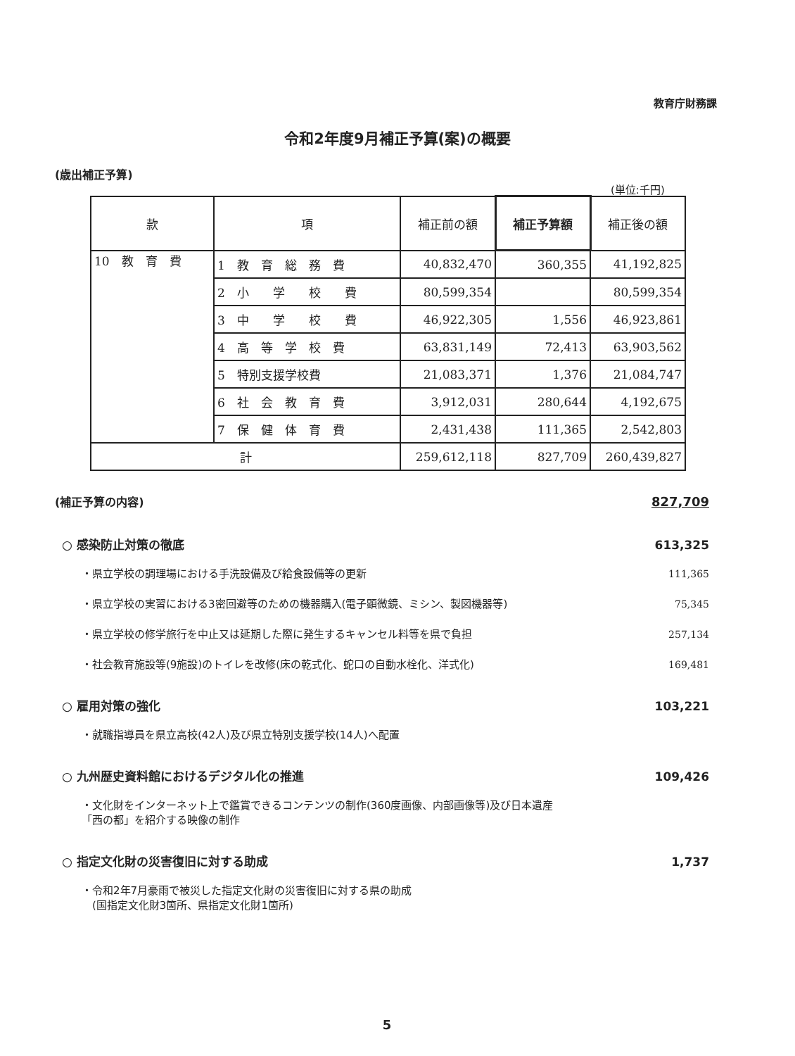教育庁財務課
令和2年度9月補正予算(案)の概要
(歳出補正予算)
(単位:千円)
| 款 | 項 | 補正前の額 | 補正予算額 | 補正後の額 |
| --- | --- | --- | --- | --- |
| 10 教 育 費 | 1 教 育 総 務 費 | 40,832,470 | 360,355 | 41,192,825 |
| | 2 小 学 校 費 | 80,599,354 | | 80,599,354 |
| | 3 中 学 校 費 | 46,922,305 | 1,556 | 46,923,861 |
| | 4 高 等 学 校 費 | 63,831,149 | 72,413 | 63,903,562 |
| | 5 特別支援学校費 | 21,083,371 | 1,376 | 21,084,747 |
| | 6 社 会 教 育 費 | 3,912,031 | 280,644 | 4,192,675 |
| | 7 保 健 体 育 費 | 2,431,438 | 111,365 | 2,542,803 |
| 計 | | 259,612,118 | 827,709 | 260,439,827 |
(補正予算の内容) 827,709
○ 感染防止対策の徹底 613,325
・県立学校の調理場における手洗設備及び給食設備等の更新 111,365
・県立学校の実習における3密回避等のための機器購入(電子顕微鏡、ミシン、製図機器等) 75,345
・県立学校の修学旅行を中止又は延期した際に発生するキャンセル料等を県で負担 257,134
・社会教育施設等(9施設)のトイレを改修(床の乾式化、蛇口の自動水栓化、洋式化) 169,481
○ 雇用対策の強化 103,221
・就職指導員を県立高校(42人)及び県立特別支援学校(14人)へ配置
○ 九州歴史資料館におけるデジタル化の推進 109,426
・文化財をインターネット上で鑑賞できるコンテンツの制作(360度画像、内部画像等)及び日本遺産
「西の都」を紹介する映像の制作
○ 指定文化財の災害復旧に対する助成 1,737
・令和2年7月豪雨で被災した指定文化財の災害復旧に対する県の助成
　(国指定文化財3箇所、県指定文化財1箇所)
5